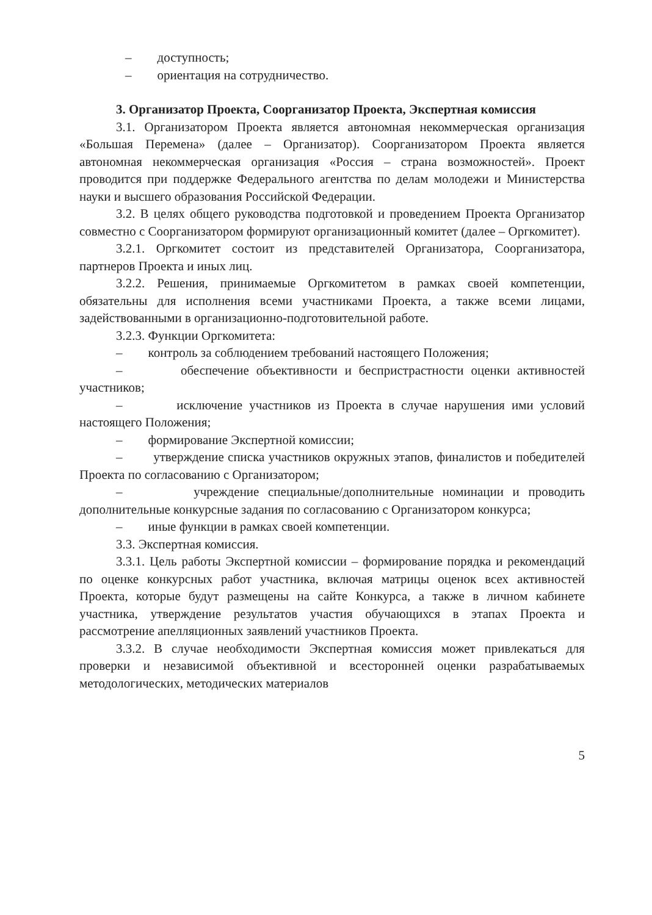– доступность;
– ориентация на сотрудничество.
3. Организатор Проекта, Соорганизатор Проекта, Экспертная комиссия
3.1. Организатором Проекта является автономная некоммерческая организация «Большая Перемена» (далее – Организатор). Соорганизатором Проекта является автономная некоммерческая организация «Россия – страна возможностей». Проект проводится при поддержке Федерального агентства по делам молодежи и Министерства науки и высшего образования Российской Федерации.
3.2. В целях общего руководства подготовкой и проведением Проекта Организатор совместно с Соорганизатором формируют организационный комитет (далее – Оргкомитет).
3.2.1. Оргкомитет состоит из представителей Организатора, Соорганизатора, партнеров Проекта и иных лиц.
3.2.2. Решения, принимаемые Оргкомитетом в рамках своей компетенции, обязательны для исполнения всеми участниками Проекта, а также всеми лицами, задействованными в организационно-подготовительной работе.
3.2.3. Функции Оргкомитета:
– контроль за соблюдением требований настоящего Положения;
– обеспечение объективности и беспристрастности оценки активностей участников;
– исключение участников из Проекта в случае нарушения ими условий настоящего Положения;
– формирование Экспертной комиссии;
– утверждение списка участников окружных этапов, финалистов и победителей Проекта по согласованию с Организатором;
– учреждение специальные/дополнительные номинации и проводить дополнительные конкурсные задания по согласованию с Организатором конкурса;
– иные функции в рамках своей компетенции.
3.3. Экспертная комиссия.
3.3.1. Цель работы Экспертной комиссии – формирование порядка и рекомендаций по оценке конкурсных работ участника, включая матрицы оценок всех активностей Проекта, которые будут размещены на сайте Конкурса, а также в личном кабинете участника, утверждение результатов участия обучающихся в этапах Проекта и рассмотрение апелляционных заявлений участников Проекта.
3.3.2. В случае необходимости Экспертная комиссия может привлекаться для проверки и независимой объективной и всесторонней оценки разрабатываемых методологических, методических материалов
5